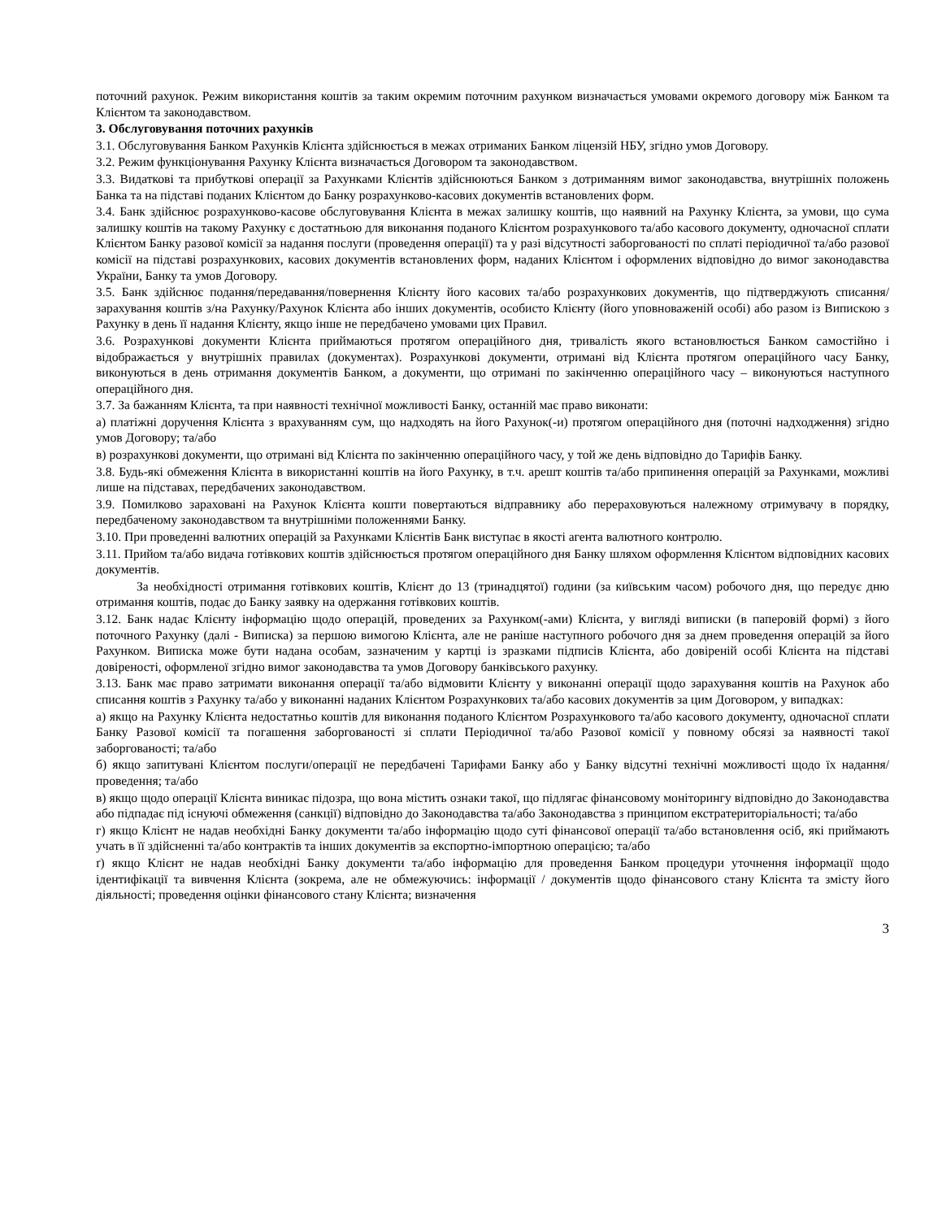поточний рахунок. Режим використання коштів за таким окремим поточним рахунком визначається умовами окремого договору між Банком та Клієнтом та законодавством.
3. Обслуговування поточних рахунків
3.1. Обслуговування Банком Рахунків Клієнта здійснюється в межах отриманих Банком ліцензій НБУ, згідно умов Договору.
3.2. Режим функціонування Рахунку Клієнта визначається Договором та законодавством.
3.3. Видаткові та прибуткові операції за Рахунками Клієнтів здійснюються Банком з дотриманням вимог законодавства, внутрішніх положень Банка та на підставі поданих Клієнтом до Банку розрахунково-касових документів встановлених форм.
3.4. Банк здійснює розрахунково-касове обслуговування Клієнта в межах залишку коштів, що наявний на Рахунку Клієнта, за умови, що сума залишку коштів на такому Рахунку є достатньою для виконання поданого Клієнтом розрахункового та/або касового документу, одночасної сплати Клієнтом Банку разової комісії за надання послуги (проведення операції) та у разі відсутності заборгованості по сплаті періодичної та/або разової комісії на підставі розрахункових, касових документів встановлених форм, наданих Клієнтом і оформлених відповідно до вимог законодавства України, Банку та умов Договору.
3.5. Банк здійснює подання/передавання/повернення Клієнту його касових та/або розрахункових документів, що підтверджують списання/зарахування коштів з/на Рахунку/Рахунок Клієнта або інших документів, особисто Клієнту (його уповноваженій особі) або разом із Випискою з Рахунку в день її надання Клієнту, якщо інше не передбачено умовами цих Правил.
3.6. Розрахункові документи Клієнта приймаються протягом операційного дня, тривалість якого встановлюється Банком самостійно і відображається у внутрішніх правилах (документах). Розрахункові документи, отримані від Клієнта протягом операційного часу Банку, виконуються в день отримання документів Банком, а документи, що отримані по закінченню операційного часу – виконуються наступного операційного дня.
3.7. За бажанням Клієнта, та при наявності технічної можливості Банку, останній має право виконати:
а) платіжні доручення Клієнта з врахуванням сум, що надходять на його Рахунок(-и) протягом операційного дня (поточні надходження) згідно умов Договору; та/або
в) розрахункові документи, що отримані від Клієнта по закінченню операційного часу, у той же день відповідно до Тарифів Банку.
3.8. Будь-які обмеження Клієнта в використанні коштів на його Рахунку, в т.ч. арешт коштів та/або припинення операцій за Рахунками, можливі лише на підставах, передбачених законодавством.
3.9. Помилково зараховані на Рахунок Клієнта кошти повертаються відправнику або перераховуються належному отримувачу в порядку, передбаченому законодавством та внутрішніми положеннями Банку.
3.10. При проведенні валютних операцій за Рахунками Клієнтів Банк виступає в якості агента валютного контролю.
3.11. Прийом та/або видача готівкових коштів здійснюється протягом операційного дня Банку шляхом оформлення Клієнтом відповідних касових документів.
За необхідності отримання готівкових коштів, Клієнт до 13 (тринадцятої) години (за київським часом) робочого дня, що передує дню отримання коштів, подає до Банку заявку на одержання готівкових коштів.
3.12. Банк надає Клієнту інформацію щодо операцій, проведених за Рахунком(-ами) Клієнта, у вигляді виписки (в паперовій формі) з його поточного Рахунку (далі - Виписка) за першою вимогою Клієнта, але не раніше наступного робочого дня за днем проведення операцій за його Рахунком. Виписка може бути надана особам, зазначеним у картці із зразками підписів Клієнта, або довіреній особі Клієнта на підставі довіреності, оформленої згідно вимог законодавства та умов Договору банківського рахунку.
3.13. Банк має право затримати виконання операції та/або відмовити Клієнту у виконанні операції щодо зарахування коштів на Рахунок або списання коштів з Рахунку та/або у виконанні наданих Клієнтом Розрахункових та/або касових документів за цим Договором, у випадках:
а) якщо на Рахунку Клієнта недостатньо коштів для виконання поданого Клієнтом Розрахункового та/або касового документу, одночасної сплати Банку Разової комісії та погашення заборгованості зі сплати Періодичної та/або Разової комісії у повному обсязі за наявності такої заборгованості; та/або
б) якщо запитувані Клієнтом послуги/операції не передбачені Тарифами Банку або у Банку відсутні технічні можливості щодо їх надання/проведення; та/або
в) якщо щодо операції Клієнта виникає підозра, що вона містить ознаки такої, що підлягає фінансовому моніторингу відповідно до Законодавства або підпадає під існуючі обмеження (санкції) відповідно до Законодавства та/або Законодавства з принципом екстратериторіальності; та/або
г) якщо Клієнт не надав необхідні Банку документи та/або інформацію щодо суті фінансової операції та/або встановлення осіб, які приймають учать в її здійсненні та/або контрактів та інших документів за експортно-імпортною операцією; та/або
ґ) якщо Клієнт не надав необхідні Банку документи та/або інформацію для проведення Банком процедури уточнення інформації щодо ідентифікації та вивчення Клієнта (зокрема, але не обмежуючись: інформації / документів щодо фінансового стану Клієнта та змісту його діяльності; проведення оцінки фінансового стану Клієнта; визначення
3